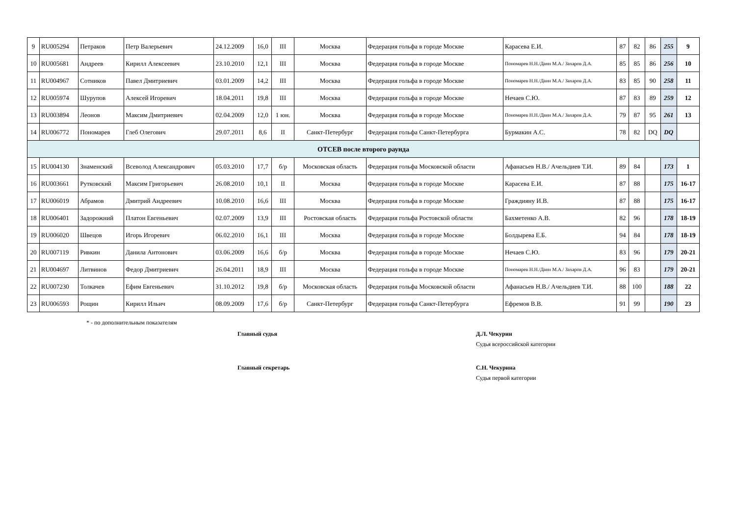| 9 | RU005294 | Петраков | Петр Валерьевич | 24.12.2009 | 16,0 | III | Москва | Федерация гольфа в городе Москве | Карасева Е.И. | 87 | 82 | 86 | 255 | 9 |
| 10 | RU005681 | Андреев | Кирилл Алексеевич | 23.10.2010 | 12,1 | III | Москва | Федерация гольфа в городе Москве | Пономарев Н.Н./Данн М.А./ Захаров Д.А. | 85 | 85 | 86 | 256 | 10 |
| 11 | RU004967 | Сотников | Павел Дмитриевич | 03.01.2009 | 14,2 | III | Москва | Федерация гольфа в городе Москве | Пономарев Н.Н./Данн М.А./ Захаров Д.А. | 83 | 85 | 90 | 258 | 11 |
| 12 | RU005974 | Шурупов | Алексей Игоревич | 18.04.2011 | 19,8 | III | Москва | Федерация гольфа в городе Москве | Нечаев С.Ю. | 87 | 83 | 89 | 259 | 12 |
| 13 | RU003894 | Леонов | Максим Дмитриевич | 02.04.2009 | 12,0 | 1 юн. | Москва | Федерация гольфа в городе Москве | Пономарев Н.Н./Данн М.А./ Захаров Д.А. | 79 | 87 | 95 | 261 | 13 |
| 14 | RU006772 | Пономарев | Глеб Олегович | 29.07.2011 | 8,6 | II | Санкт-Петербург | Федерация гольфа Санкт-Петербурга | Бурмакин А.С. | 78 | 82 | DQ | DQ | |
| ОТСЕВ после второго раунда | | | | | | | | | | | | | | |
| 15 | RU004130 | Знаменский | Всеволод Александрович | 05.03.2010 | 17,7 | б/р | Московская область | Федерация гольфа Московской области | Афанасьев Н.В./ Ачельдиев Т.И. | 89 | 84 | | 173 | 1 |
| 16 | RU003661 | Рутковский | Максим Григорьевич | 26.08.2010 | 10,1 | II | Москва | Федерация гольфа в городе Москве | Карасева Е.И. | 87 | 88 | | 175 | 16-17 |
| 17 | RU006019 | Абрамов | Дмитрий Андреевич | 10.08.2010 | 16,6 | III | Москва | Федерация гольфа в городе Москве | Граждияну И.В. | 87 | 88 | | 175 | 16-17 |
| 18 | RU006401 | Задорожний | Платон Евгеньевич | 02.07.2009 | 13,9 | III | Ростовская область | Федерация гольфа Ростовской области | Бахметенко А.В. | 82 | 96 | | 178 | 18-19 |
| 19 | RU006020 | Швецов | Игорь Игоревич | 06.02.2010 | 16,1 | III | Москва | Федерация гольфа в городе Москве | Болдырева Е.Б. | 94 | 84 | | 178 | 18-19 |
| 20 | RU007119 | Ривкин | Данила Антонович | 03.06.2009 | 16,6 | б/р | Москва | Федерация гольфа в городе Москве | Нечаев С.Ю. | 83 | 96 | | 179 | 20-21 |
| 21 | RU004697 | Литвинов | Федор Дмитриевич | 26.04.2011 | 18,9 | III | Москва | Федерация гольфа в городе Москве | Пономарев Н.Н./Данн М.А./ Захаров Д.А. | 96 | 83 | | 179 | 20-21 |
| 22 | RU007230 | Толкачев | Ефим Евгеньевич | 31.10.2012 | 19,8 | б/р | Московская область | Федерация гольфа Московской области | Афанасьев Н.В./ Ачельдиев Т.И. | 88 | 100 | | 188 | 22 |
| 23 | RU006593 | Рощин | Кирилл Ильич | 08.09.2009 | 17,6 | б/р | Санкт-Петербург | Федерация гольфа Санкт-Петербурга | Ефремов В.В. | 91 | 99 | | 190 | 23 |
* - по дополнительным показателям
Главный судья Д.Л. Чекурин
Судья всероссийской категории
Главный секретарь С.Н. Чекурина
Судья первой категории